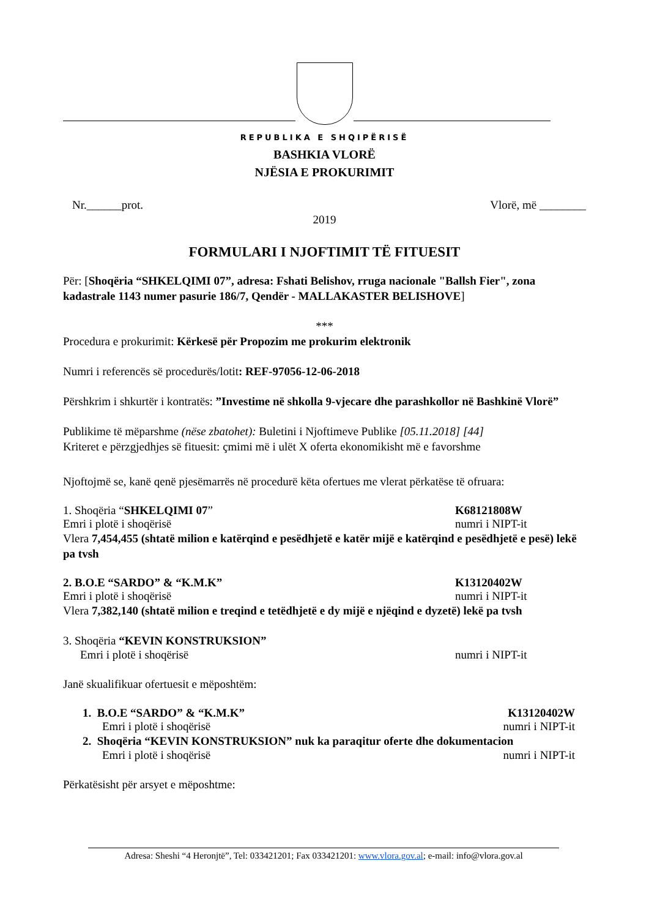REPUBLIKA E SHQIPËRISË
BASHKIA VLORË
NJËSIA E PROKURIMIT
Nr.______prot. Vlorë, më ________
2019
FORMULARI I NJOFTIMIT TË FITUESIT
Për: [Shoqëria “SHKELQIMI 07”, adresa: Fshati Belishov, rruga nacionale "Ballsh Fier", zona kadastrale 1143 numer pasurie 186/7, Qendër - MALLAKASTER BELISHOVE]
***
Procedura e prokurimit: Kërkesë për Propozim me prokurim elektronik
Numri i referencës së procedurës/lotit: REF-97056-12-06-2018
Përshkrim i shkurtër i kontratës: ”Investime në shkolla 9-vjecare dhe parashkollor në Bashkinë Vlorë”
Publikime të mëparshme (nëse zbatohet): Buletini i Njoftimeve Publike [05.11.2018] [44]
Kriteret e përzgjedhjes së fituesit: çmimi më i ulët X oferta ekonomikisht më e favorshme
Njoftojmë se, kanë qenë pjesëmarrës në procedurë këta ofertues me vlerat përkatëse të ofruara:
1. Shoqëria “SHKELQIMI 07” K68121808W
Emri i plotë i shoqërisë numri i NIPT-it
Vlera 7,454,455 (shtatë milion e katërqind e pesëdhjetë e katër mijë e katërqind e pesëdhjetë e pesë) lekë pa tvsh
2. B.O.E “SARDO” & “K.M.K” K13120402W
Emri i plotë i shoqërisë numri i NIPT-it
Vlera 7,382,140 (shtatë milion e treqind e tetëdhjetë e dy mijë e njëqind e dyzetë) lekë pa tvsh
3. Shoqëria “KEVIN KONSTRUKSION”
Emri i plotë i shoqërisë numri i NIPT-it
Janë skualifikuar ofertuesit e mëposhtëm:
1. B.O.E “SARDO” & “K.M.K” K13120402W
Emri i plotë i shoqërisë numri i NIPT-it
2. Shoqëria “KEVIN KONSTRUKSION” nuk ka paraqitur oferte dhe dokumentacion
Emri i plotë i shoqërisë numri i NIPT-it
Përkatësisht për arsyet e mëposhtme:
Adresa: Sheshi “4 Heronjtë”, Tel: 033421201; Fax 033421201: www.vlora.gov.al; e-mail: info@vlora.gov.al